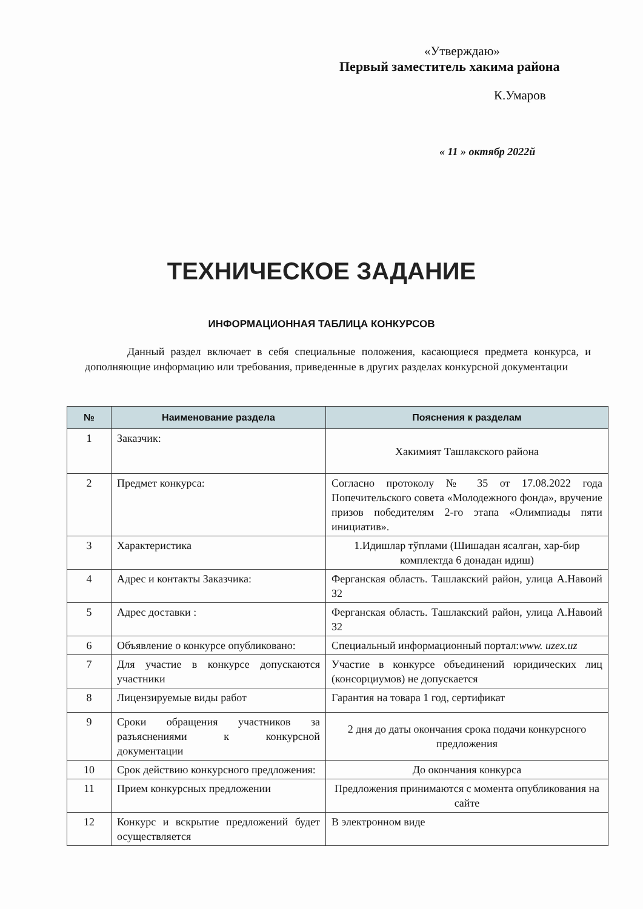«Утверждаю»
Первый заместитель хакима района
К.Умаров
« 11 » октябр 2022й
ТЕХНИЧЕСКОЕ ЗАДАНИЕ
ИНФОРМАЦИОННАЯ ТАБЛИЦА КОНКУРСОВ
Данный раздел включает в себя специальные положения, касающиеся предмета конкурса, и дополняющие информацию или требования, приведенные в других разделах конкурсной документации
| № | Наименование раздела | Пояснения к разделам |
| --- | --- | --- |
| 1 | Заказчик: | Хакимият Ташлакского района |
| 2 | Предмет конкурса: | Согласно протоколу № 35 от 17.08.2022 года Попечительского совета «Молодежного фонда», вручение призов победителям 2-го этапа «Олимпиады пяти инициатив». |
| 3 | Характеристика | 1.Идишлар тўплами (Шишадан ясалган, хар-бир комплектда 6 донадан идиш) |
| 4 | Адрес и контакты Заказчика: | Ферганская область. Ташлакский район, улица А.Навоий 32 |
| 5 | Адрес доставки : | Ферганская область. Ташлакский район, улица А.Навоий 32 |
| 6 | Объявление о конкурсе опубликовано: | Специальный информационный портал: www. uzex.uz |
| 7 | Для участие в конкурсе допускаются участники | Участие в конкурсе объединений юридических лиц (консорциумов) не допускается |
| 8 | Лицензируемые виды работ | Гарантия на товара 1 год, сертификат |
| 9 | Сроки обращения участников за разъяснениями к конкурсной документации | 2 дня до даты окончания срока подачи конкурсного предложения |
| 10 | Срок действию конкурсного предложения: | До окончания конкурса |
| 11 | Прием конкурсных предложении | Предложения принимаются с момента опубликования на сайте |
| 12 | Конкурс и вскрытие предложений будет осуществляется | В электронном виде |